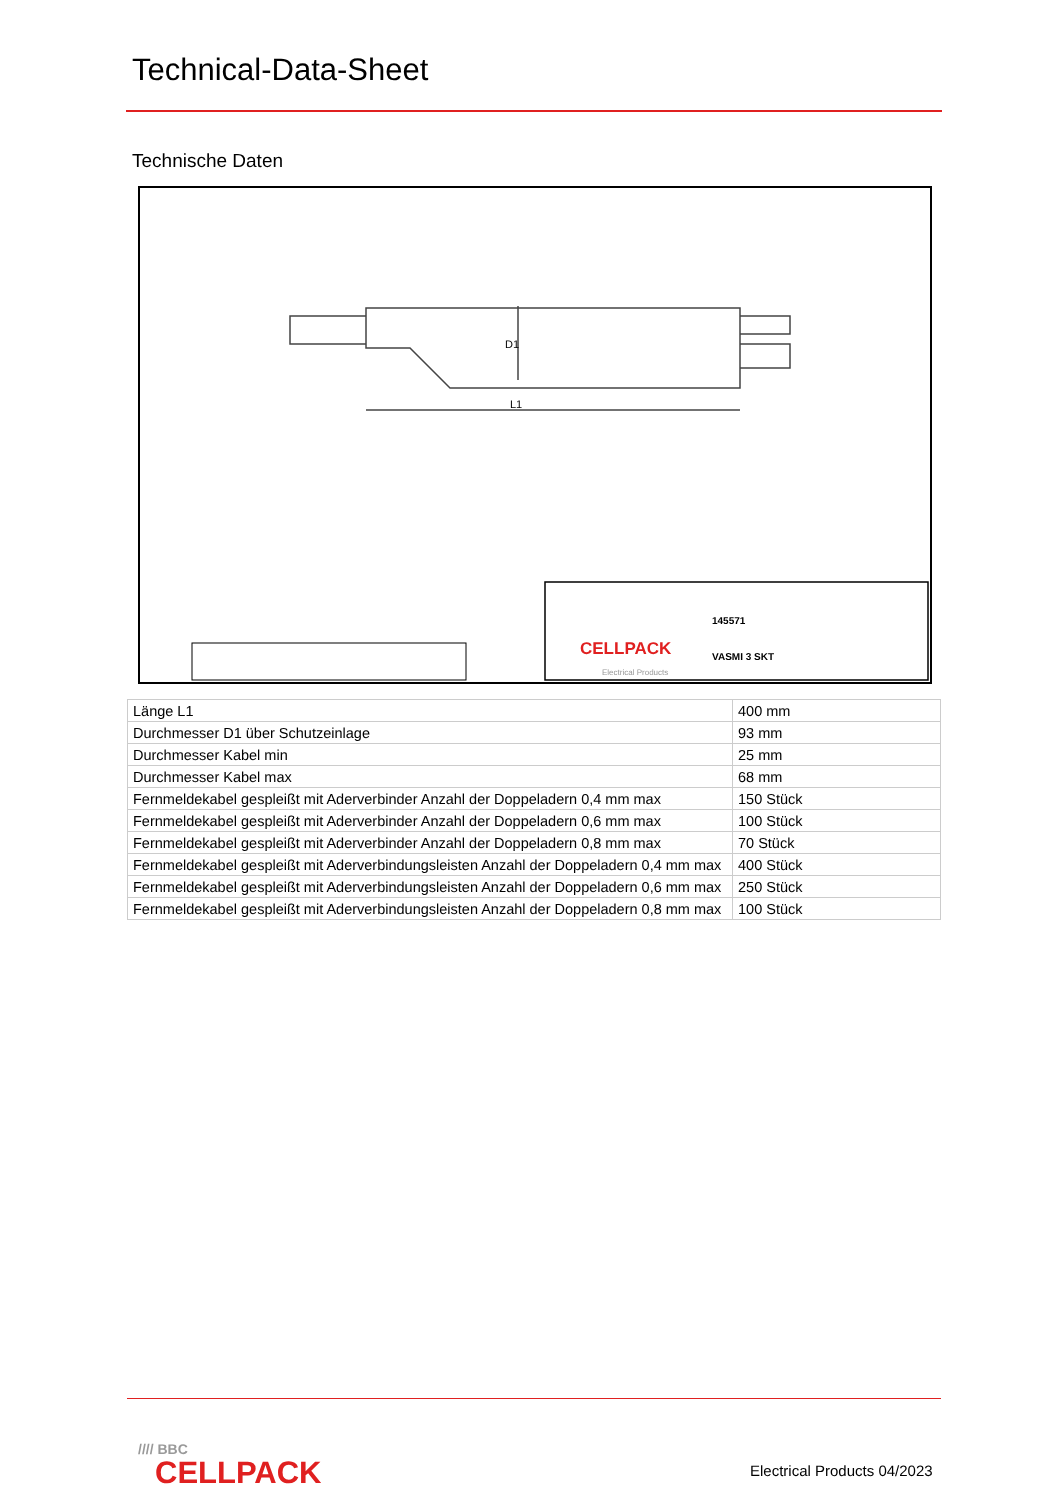Technical-Data-Sheet
Technische Daten
L1
D1
CELLPACK
Electrical Products
VASMI 3 SKT
145571
| Länge L1 | 400 mm |
| Durchmesser D1 über Schutzeinlage | 93 mm |
| Durchmesser Kabel min | 25 mm |
| Durchmesser Kabel max | 68 mm |
| Fernmeldekabel gespleißt mit Aderverbinder Anzahl der Doppeladern 0,4 mm max | 150 Stück |
| Fernmeldekabel gespleißt mit Aderverbinder Anzahl der Doppeladern 0,6 mm max | 100 Stück |
| Fernmeldekabel gespleißt mit Aderverbinder Anzahl der Doppeladern 0,8 mm max | 70 Stück |
| Fernmeldekabel gespleißt mit Aderverbindungsleisten Anzahl der Doppeladern 0,4 mm max | 400 Stück |
| Fernmeldekabel gespleißt mit Aderverbindungsleisten Anzahl der Doppeladern 0,6 mm max | 250 Stück |
| Fernmeldekabel gespleißt mit Aderverbindungsleisten Anzahl der Doppeladern 0,8 mm max | 100 Stück |
//// BBC
CELLPACK
Electrical Products 04/2023